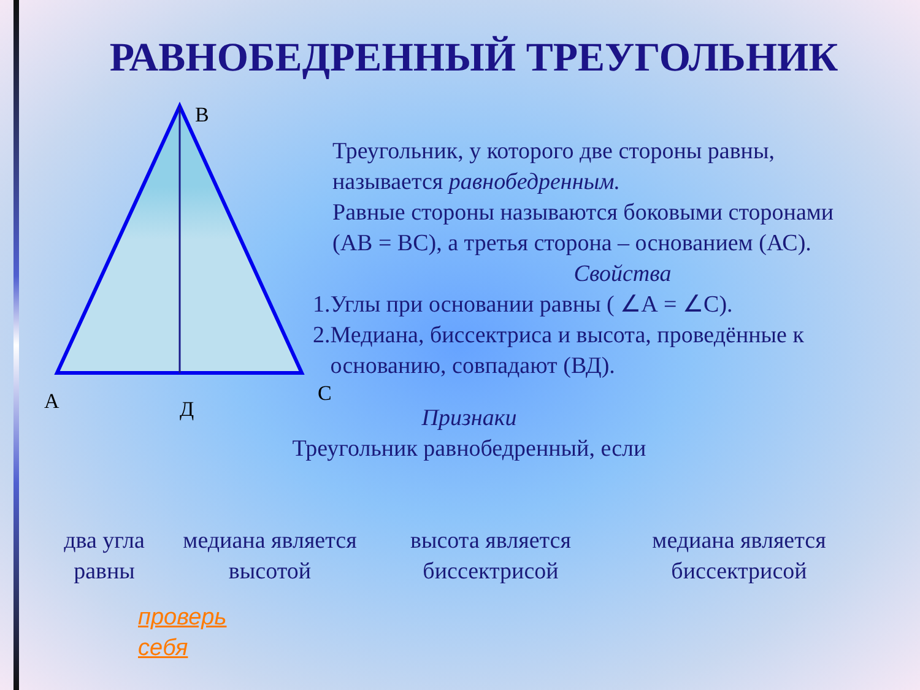РАВНОБЕДРЕННЫЙ ТРЕУГОЛЬНИК
В
А
Д
С
Треугольник, у которого две стороны равны,
называется равнобедренным.
Равные стороны называются боковыми сторонами
(АВ = ВС), а третья сторона – основанием (АС).
Свойства
1.Углы при основании равны ( ∠А = ∠С).
2.Медиана, биссектриса и высота, проведённые к
основанию, совпадают (ВД).
Признаки
Треугольник равнобедренный, если
два угла равны
медиана является высотой
высота является биссектрисой
медиана является биссектрисой
проверь
себя